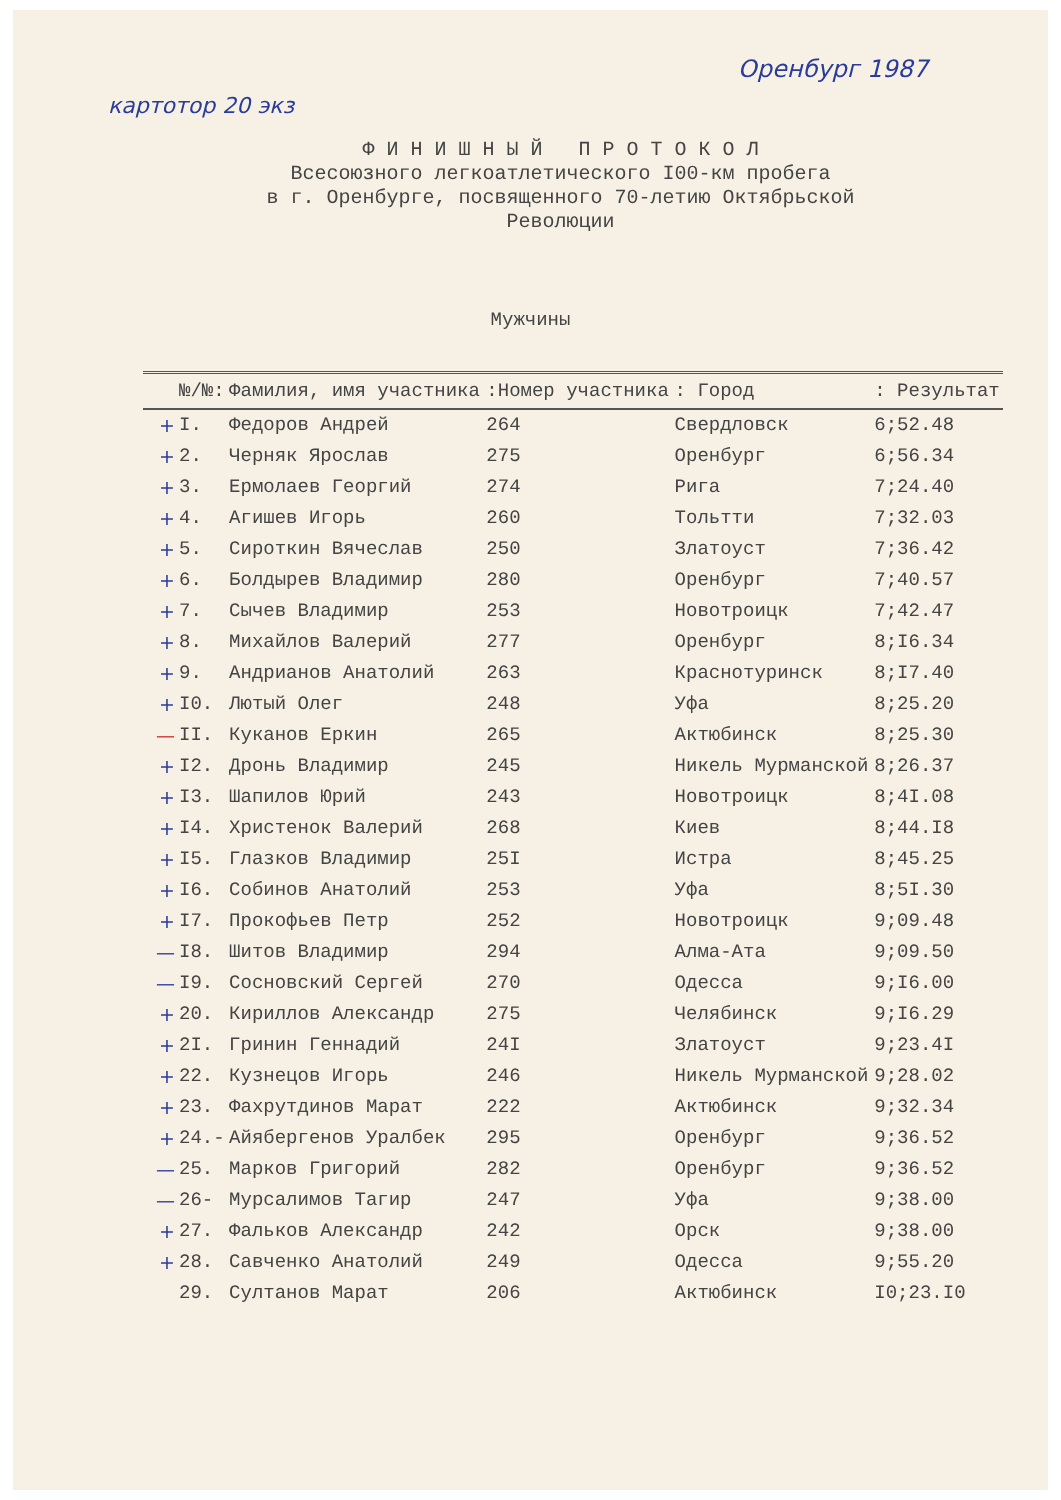Оренбург 1987
картотор 20 экз
Ф И Н И Ш Н Ы Й П Р О Т О К О Л
Всесоюзного легкоатлетического I00-км пробега
в г. Оренбурге, посвященного 70-летию Октябрьской
Революции
Мужчины
| | №/№: | Фамилия, имя участника | :Номер участника | : Город | : Результат |
| --- | --- | --- | --- | --- | --- |
| + | I. | Федоров Андрей | 264 | Свердловск | 6;52.48 |
| + | 2. | Черняк Ярослав | 275 | Оренбург | 6;56.34 |
| + | 3. | Ермолаев Георгий | 274 | Рига | 7;24.40 |
| + | 4. | Агишев Игорь | 260 | Тольтти | 7;32.03 |
| + | 5. | Сироткин Вячеслав | 250 | Златоуст | 7;36.42 |
| + | 6. | Болдырев Владимир | 280 | Оренбург | 7;40.57 |
| + | 7. | Сычев Владимир | 253 | Новотроицк | 7;42.47 |
| + | 8. | Михайлов Валерий | 277 | Оренбург | 8;I6.34 |
| + | 9. | Андрианов Анатолий | 263 | Краснотуринск | 8;I7.40 |
| + | I0. | Лютый Олег | 248 | Уфа | 8;25.20 |
| — | II. | Куканов Еркин | 265 | Актюбинск | 8;25.30 |
| + | I2. | Дронь Владимир | 245 | Никель Мурманской | 8;26.37 |
| + | I3. | Шапилов Юрий | 243 | Новотроицк | 8;4I.08 |
| + | I4. | Христенок Валерий | 268 | Киев | 8;44.I8 |
| + | I5. | Глазков Владимир | 25I | Истра | 8;45.25 |
| + | I6. | Собинов Анатолий | 253 | Уфа | 8;5I.30 |
| + | I7. | Прокофьев Петр | 252 | Новотроицк | 9;09.48 |
| — | I8. | Шитов Владимир | 294 | Алма-Ата | 9;09.50 |
| — | I9. | Сосновский Сергей | 270 | Одесса | 9;I6.00 |
| + | 20. | Кириллов Александр | 275 | Челябинск | 9;I6.29 |
| + | 2I. | Гринин Геннадий | 24I | Златоуст | 9;23.4I |
| + | 22. | Кузнецов Игорь | 246 | Никель Мурманской | 9;28.02 |
| + | 23. | Фахрутдинов Марат | 222 | Актюбинск | 9;32.34 |
| + | 24.- | Айябергенов Уралбек | 295 | Оренбург | 9;36.52 |
| — | 25. | Марков Григорий | 282 | Оренбург | 9;36.52 |
| — | 26- | Мурсалимов Тагир | 247 | Уфа | 9;38.00 |
| + | 27. | Фальков Александр | 242 | Орск | 9;38.00 |
| + | 28. | Савченко Анатолий | 249 | Одесса | 9;55.20 |
| | 29. | Султанов Марат | 206 | Актюбинск | I0;23.I0 |